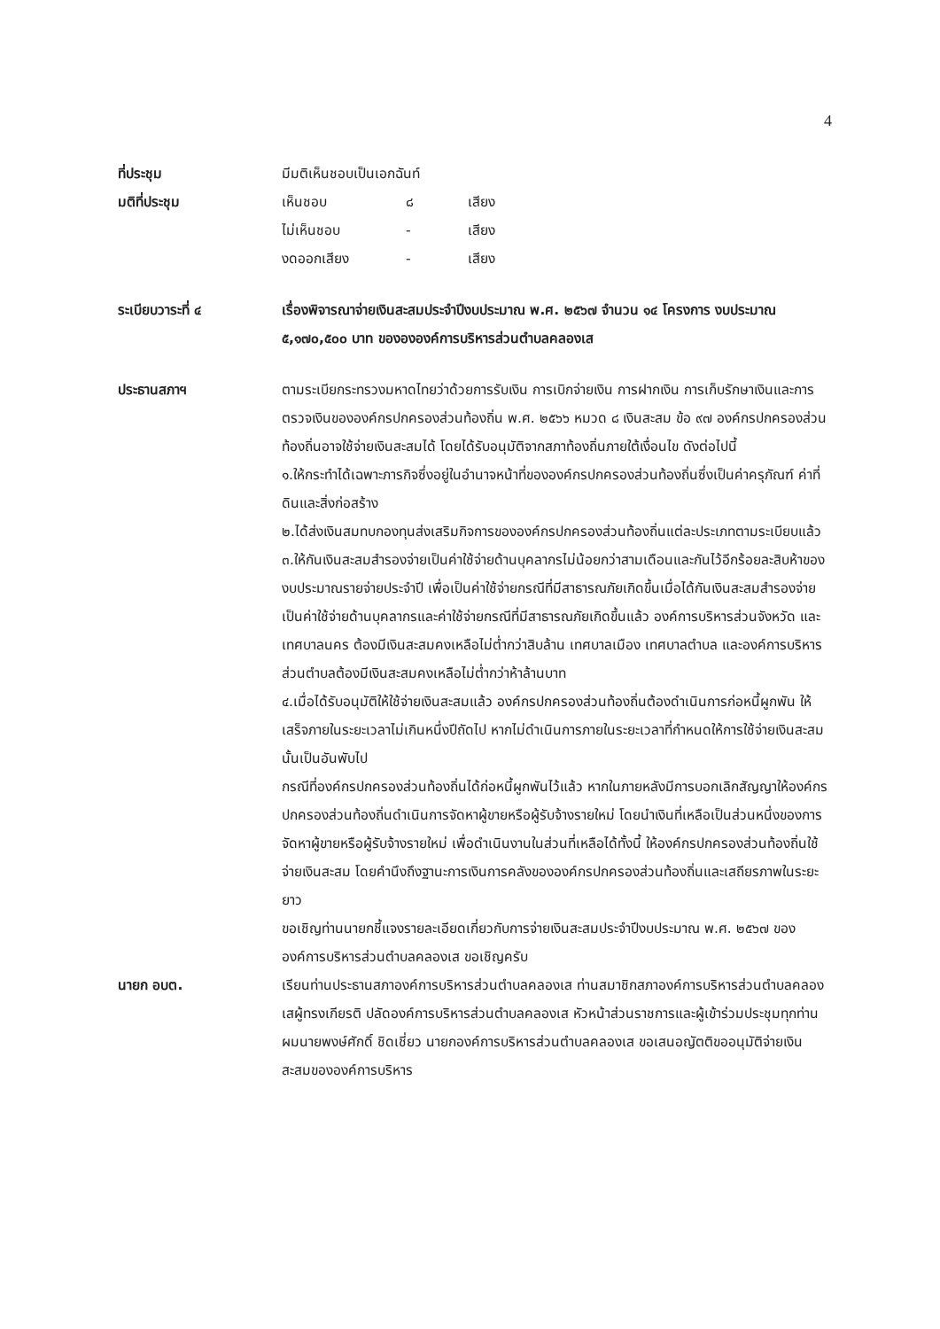4
ที่ประชุม มีมติเห็นชอบเป็นเอกฉันท์
มติที่ประชุม
| เห็นชอบ | ๘ | เสียง |
| ไม่เห็นชอบ | - | เสียง |
| งดออกเสียง | - | เสียง |
ระเบียบวาระที่ ๔ เรื่องพิจารณาจ่ายเงินสะสมประจำปีงบประมาณ พ.ศ. ๒๕๖๗ จำนวน ๑๔ โครงการ งบประมาณ ๕,๑๗๐,๕๐๐ บาท ของององค์การบริหารส่วนตำบลคลองเส
ประธานสภาฯ ตามระเบียกระทรวงมหาดไทยว่าด้วยการรับเงิน การเบิกจ่ายเงิน การฝากเงิน การเก็บรักษาเงินและการตรวจเงินขององค์กรปกครองส่วนท้องถิ่น พ.ศ. ๒๕๖๖ หมวด ๘ เงินสะสม ข้อ ๙๗ องค์กรปกครองส่วนท้องถิ่นอาจใช้จ่ายเงินสะสมได้ โดยได้รับอนุมัติจากสภาท้องถิ่นภายใต้เงื่อนไข ดังต่อไปนี้
๑.ให้กระทำได้เฉพาะภารกิจซึ่งอยู่ในอำนาจหน้าที่ขององค์กรปกครองส่วนท้องถิ่นซึ่งเป็นค่าครุภัณฑ์ ค่าที่ดินและสิ่งก่อสร้าง
๒.ได้ส่งเงินสมทบกองทุนส่งเสริมกิจการขององค์กรปกครองส่วนท้องถิ่นแต่ละประเภทตามระเบียบแล้ว
๓.ให้กันเงินสะสมสำรองจ่ายเป็นค่าใช้จ่ายด้านบุคลากรไม่น้อยกว่าสามเดือนและกันไว้อีกร้อยละสิบห้าของงบประมาณรายจ่ายประจำปี เพื่อเป็นค่าใช้จ่ายกรณีที่มีสาธารณภัยเกิดขึ้นเมื่อได้กันเงินสะสมสำรองจ่ายเป็นค่าใช้จ่ายด้านบุคลากรและค่าใช้จ่ายกรณีที่มีสาธารณภัยเกิดขึ้นแล้ว องค์การบริหารส่วนจังหวัด และเทศบาลนคร ต้องมีเงินสะสมคงเหลือไม่ต่ำกว่าสิบล้าน เทศบาลเมือง เทศบาลตำบล และองค์การบริหารส่วนตำบลต้องมีเงินสะสมคงเหลือไม่ต่ำกว่าห้าล้านบาท
๔.เมื่อได้รับอนุมัติให้ใช้จ่ายเงินสะสมแล้ว องค์กรปกครองส่วนท้องถิ่นต้องดำเนินการก่อหนี้ผูกพัน ให้เสร็จภายในระยะเวลาไม่เกินหนึ่งปีถัดไป หากไม่ดำเนินการภายในระยะเวลาที่กำหนดให้การใช้จ่ายเงินสะสมนั้นเป็นอันพับไป
กรณีที่องค์กรปกครองส่วนท้องถิ่นได้ก่อหนี้ผูกพันไว้แล้ว หากในภายหลังมีการบอกเลิกสัญญาให้องค์กรปกครองส่วนท้องถิ่นดำเนินการจัดหาผู้ขายหรือผู้รับจ้างรายใหม่ โดยนำเงินที่เหลือเป็นส่วนหนึ่งของการจัดหาผู้ขายหรือผู้รับจ้างรายใหม่ เพื่อดำเนินงานในส่วนที่เหลือได้ทั้งนี้ ให้องค์กรปกครองส่วนท้องถิ่นใช้จ่ายเงินสะสม โดยคำนึงถึงฐานะการเงินการคลังขององค์กรปกครองส่วนท้องถิ่นและเสถียรภาพในระยะยาว
ขอเชิญท่านนายกชี้แจงรายละเอียดเกี่ยวกับการจ่ายเงินสะสมประจำปีงบประมาณ พ.ศ. ๒๕๖๗ ขององค์การบริหารส่วนตำบลคลองเส ขอเชิญครับ
นายก อบต. เรียนท่านประธานสภาองค์การบริหารส่วนตำบลคลองเส ท่านสมาชิกสภาองค์การบริหารส่วนตำบลคลองเสผู้ทรงเกียรติ ปลัดองค์การบริหารส่วนตำบลคลองเส หัวหน้าส่วนราชการและผู้เข้าร่วมประชุมทุกท่าน ผมนายพงษ์ศักดิ์ ชิดเชี่ยว นายกองค์การบริหารส่วนตำบลคลองเส ขอเสนอญัตติขออนุมัติจ่ายเงินสะสมขององค์การบริหาร